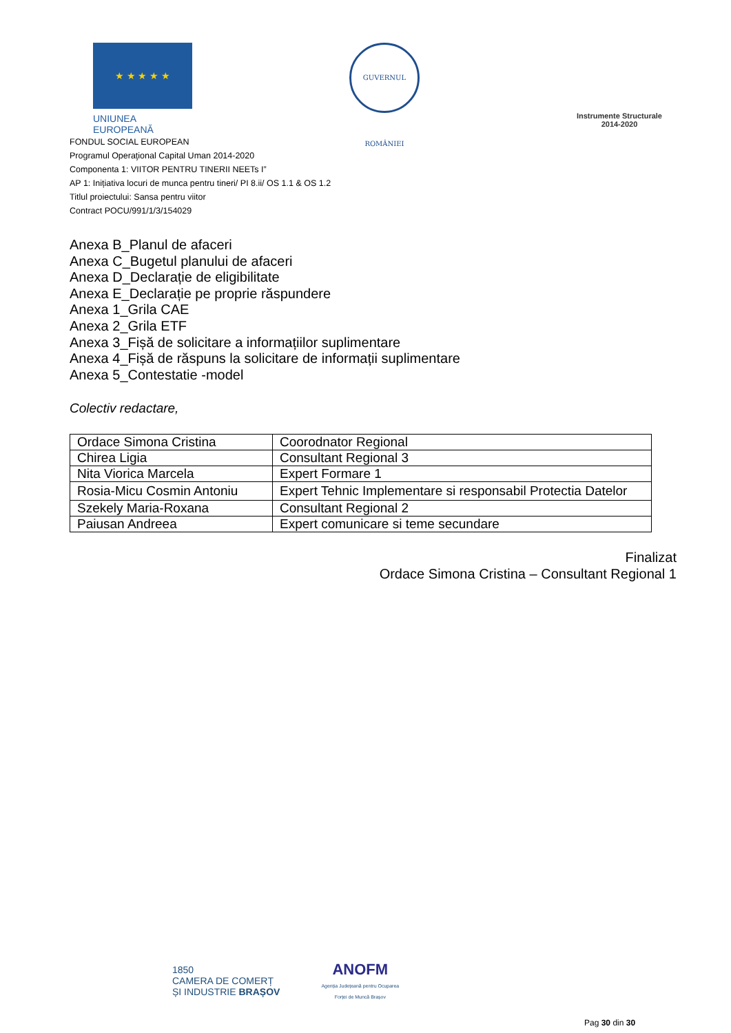★ ★ ★ ★ ★
UNIUNEA EUROPEANĂ
GUVERNUL ROMÂNIEI
Instrumente Structurale
2014-2020
FONDUL SOCIAL EUROPEAN
Programul Operaţional Capital Uman 2014-2020
Componenta 1: VIITOR PENTRU TINERII NEETs I”
AP 1: Inițiativa locuri de munca pentru tineri/ PI 8.ii/ OS 1.1 & OS 1.2
Titlul proiectului: Sansa pentru viitor
Contract POCU/991/1/3/154029
Anexa B_Planul de afaceri
Anexa C_Bugetul planului de afaceri
Anexa D_Declarație de eligibilitate
Anexa E_Declarație pe proprie răspundere
Anexa 1_Grila CAE
Anexa 2_Grila ETF
Anexa 3_Fișă de solicitare a informațiilor suplimentare
Anexa 4_Fișă de răspuns la solicitare de informații suplimentare
Anexa 5_Contestatie -model
Colectiv redactare,
| Ordace Simona Cristina | Coorodnator Regional |
| Chirea Ligia | Consultant Regional 3 |
| Nita Viorica Marcela | Expert Formare 1 |
| Rosia-Micu Cosmin Antoniu | Expert Tehnic Implementare si responsabil Protectia Datelor |
| Szekely Maria-Roxana | Consultant Regional 2 |
| Paiusan Andreea | Expert comunicare si teme secundare |
Finalizat
Ordace Simona Cristina – Consultant Regional 1
1850
CAMERA DE COMERȚ
ȘI INDUSTRIE BRAȘOV
ANOFM
Agenția Județeană pentru Ocuparea
Forței de Muncă Brașov
Pag 30 din 30